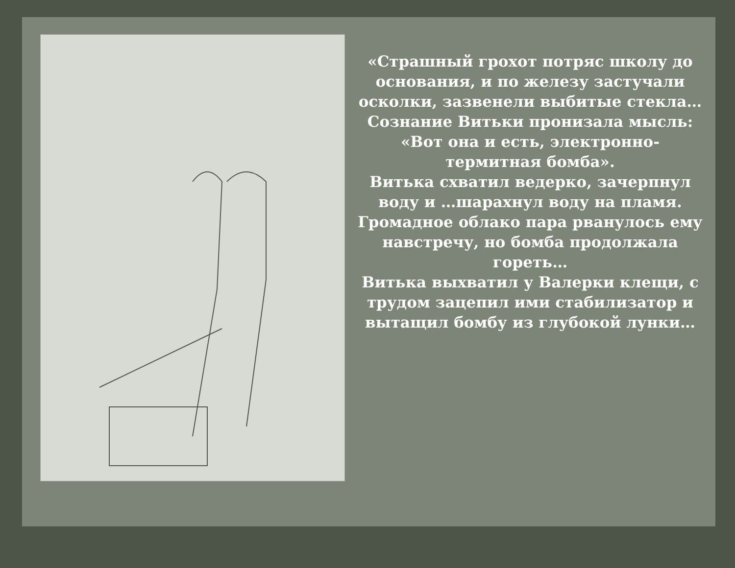«Страшный грохот потряс школу до основания, и по железу застучали осколки, зазвенели выбитые стекла…
Сознание Витьки пронизала мысль: «Вот она и есть, электронно-термитная бомба».
Витька схватил ведерко, зачерпнул воду и …шарахнул воду на пламя.
Громадное облако пара рванулось ему навстречу, но бомба продолжала гореть…
Витька выхватил у Валерки клещи, с трудом зацепил ими стабилизатор и вытащил бомбу из глубокой лунки…